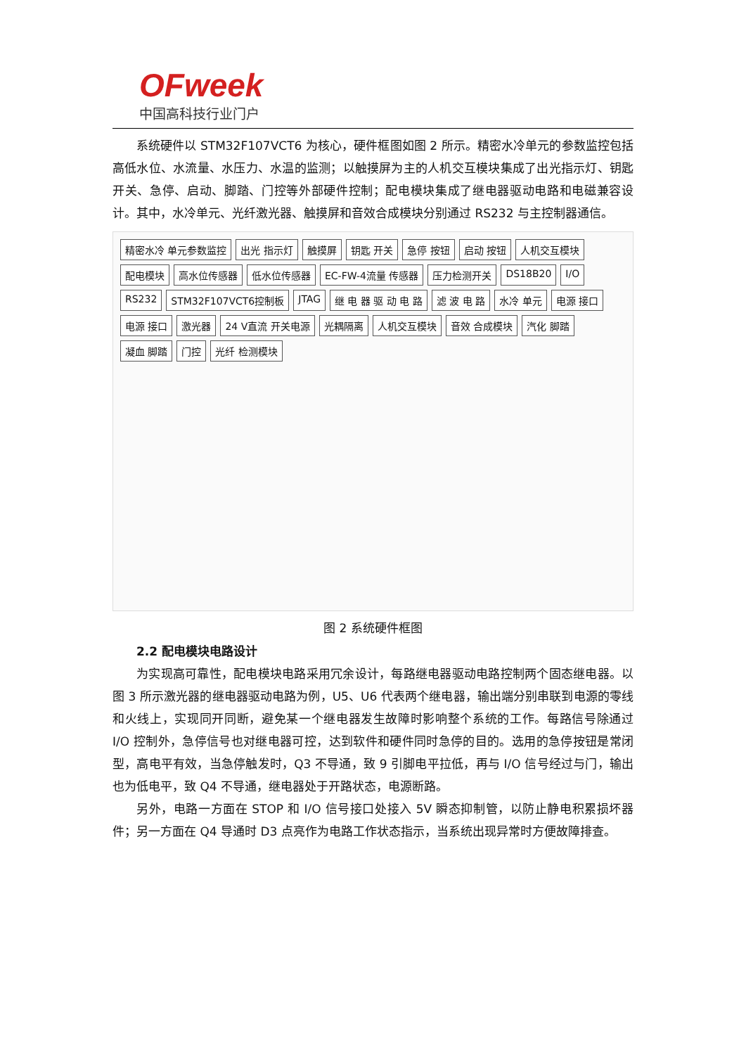OFweek
中国高科技行业门户
系统硬件以 STM32F107VCT6 为核心，硬件框图如图 2 所示。精密水冷单元的参数监控包括高低水位、水流量、水压力、水温的监测；以触摸屏为主的人机交互模块集成了出光指示灯、钥匙开关、急停、启动、脚踏、门控等外部硬件控制；配电模块集成了继电器驱动电路和电磁兼容设计。其中，水冷单元、光纤激光器、触摸屏和音效合成模块分别通过 RS232 与主控制器通信。
精密水冷 单元参数监控 出光 指示灯 触摸屏 钥匙 开关 急停 按钮 启动 按钮 人机交互模块 配电模块 高水位传感器 低水位传感器 EC-FW-4流量 传感器 压力检测开关 DS18B20 I/O RS232 STM32F107VCT6控制板 JTAG 继 电 器 驱 动 电 路 滤 波 电 路 水冷 单元 电源 接口 电源 接口 激光器 24 V直流 开关电源 光耦隔离 人机交互模块 音效 合成模块 汽化 脚踏 凝血 脚踏 门控 光纤 检测模块
图 2 系统硬件框图
2.2 配电模块电路设计
为实现高可靠性，配电模块电路采用冗余设计，每路继电器驱动电路控制两个固态继电器。以图 3 所示激光器的继电器驱动电路为例，U5、U6 代表两个继电器，输出端分别串联到电源的零线和火线上，实现同开同断，避免某一个继电器发生故障时影响整个系统的工作。每路信号除通过 I/O 控制外，急停信号也对继电器可控，达到软件和硬件同时急停的目的。选用的急停按钮是常闭型，高电平有效，当急停触发时，Q3 不导通，致 9 引脚电平拉低，再与 I/O 信号经过与门，输出也为低电平，致 Q4 不导通，继电器处于开路状态，电源断路。
另外，电路一方面在 STOP 和 I/O 信号接口处接入 5V 瞬态抑制管，以防止静电积累损坏器件；另一方面在 Q4 导通时 D3 点亮作为电路工作状态指示，当系统出现异常时方便故障排查。